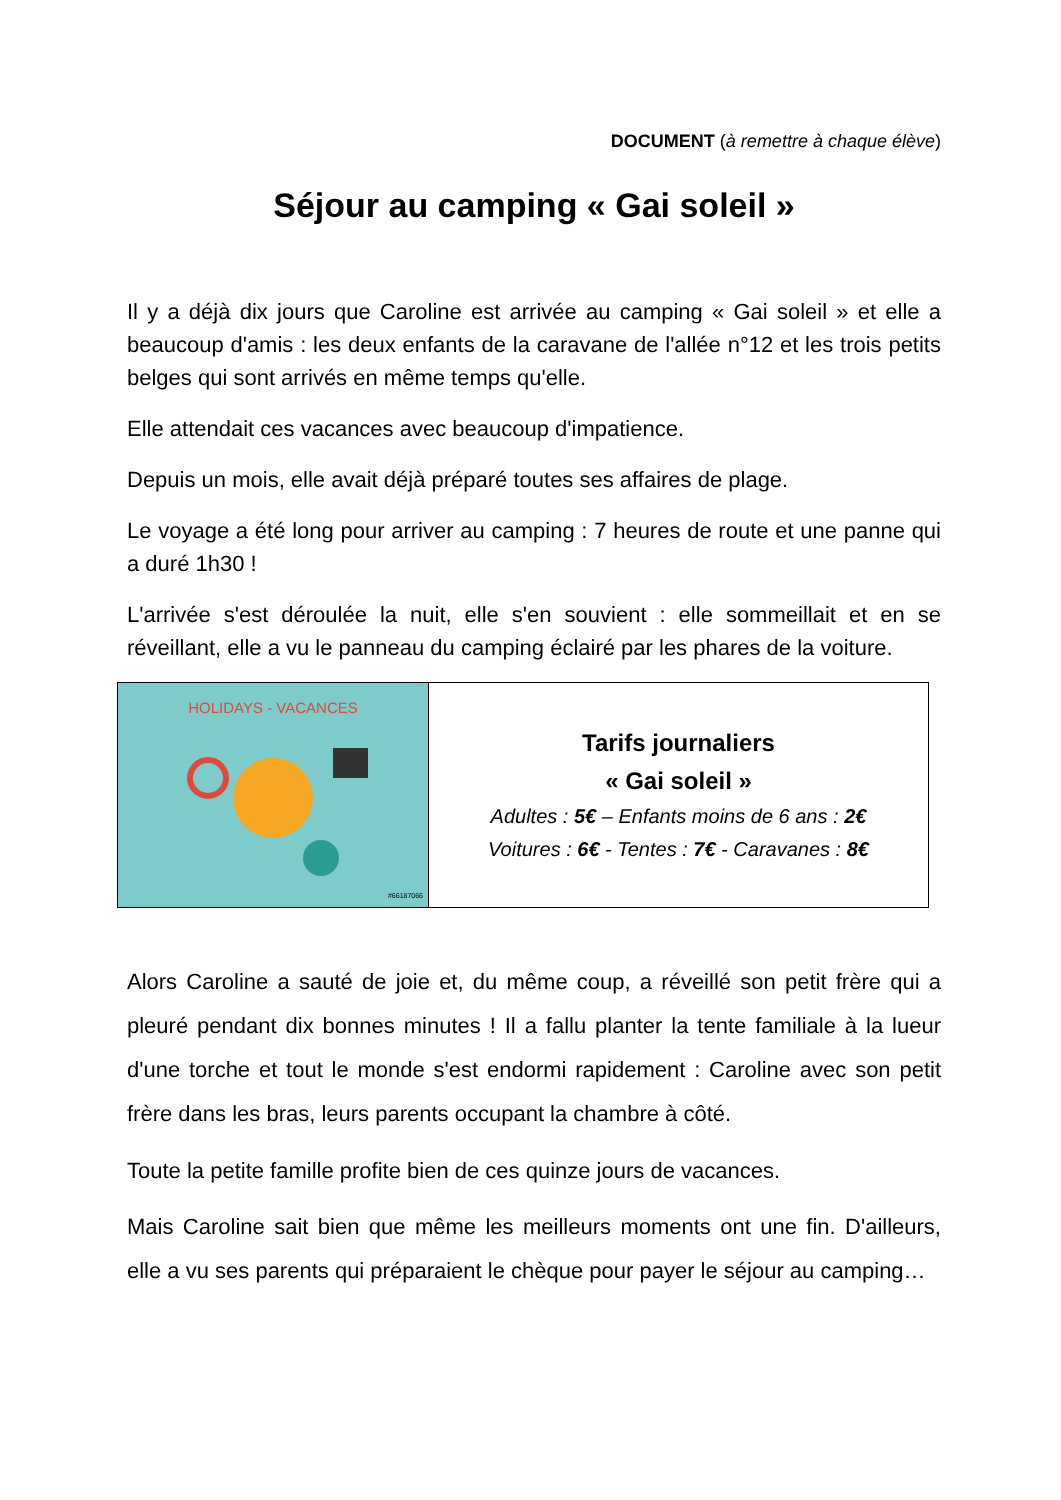DOCUMENT (à remettre à chaque élève)
Séjour au camping « Gai soleil »
Il y a déjà dix jours que Caroline est arrivée au camping « Gai soleil » et elle a beaucoup d'amis : les deux enfants de la caravane de l'allée n°12 et les trois petits belges qui sont arrivés en même temps qu'elle.
Elle attendait ces vacances avec beaucoup d'impatience.
Depuis un mois, elle avait déjà préparé toutes ses affaires de plage.
Le voyage a été long pour arriver au camping : 7 heures de route et une panne qui a duré 1h30 !
L'arrivée s'est déroulée la nuit, elle s'en souvient : elle sommeillait et en se réveillant, elle a vu le panneau du camping éclairé par les phares de la voiture.
| HOLIDAYS - VACANCES #66187066 | Tarifs journaliers « Gai soleil » Adultes : 5€ – Enfants moins de 6 ans : 2€ Voitures : 6€ - Tentes : 7€ - Caravanes : 8€ |
Alors Caroline a sauté de joie et, du même coup, a réveillé son petit frère qui a pleuré pendant dix bonnes minutes ! Il a fallu planter la tente familiale à la lueur d'une torche et tout le monde s'est endormi rapidement : Caroline avec son petit frère dans les bras, leurs parents occupant la chambre à côté.
Toute la petite famille profite bien de ces quinze jours de vacances.
Mais Caroline sait bien que même les meilleurs moments ont une fin. D'ailleurs, elle a vu ses parents qui préparaient le chèque pour payer le séjour au camping…